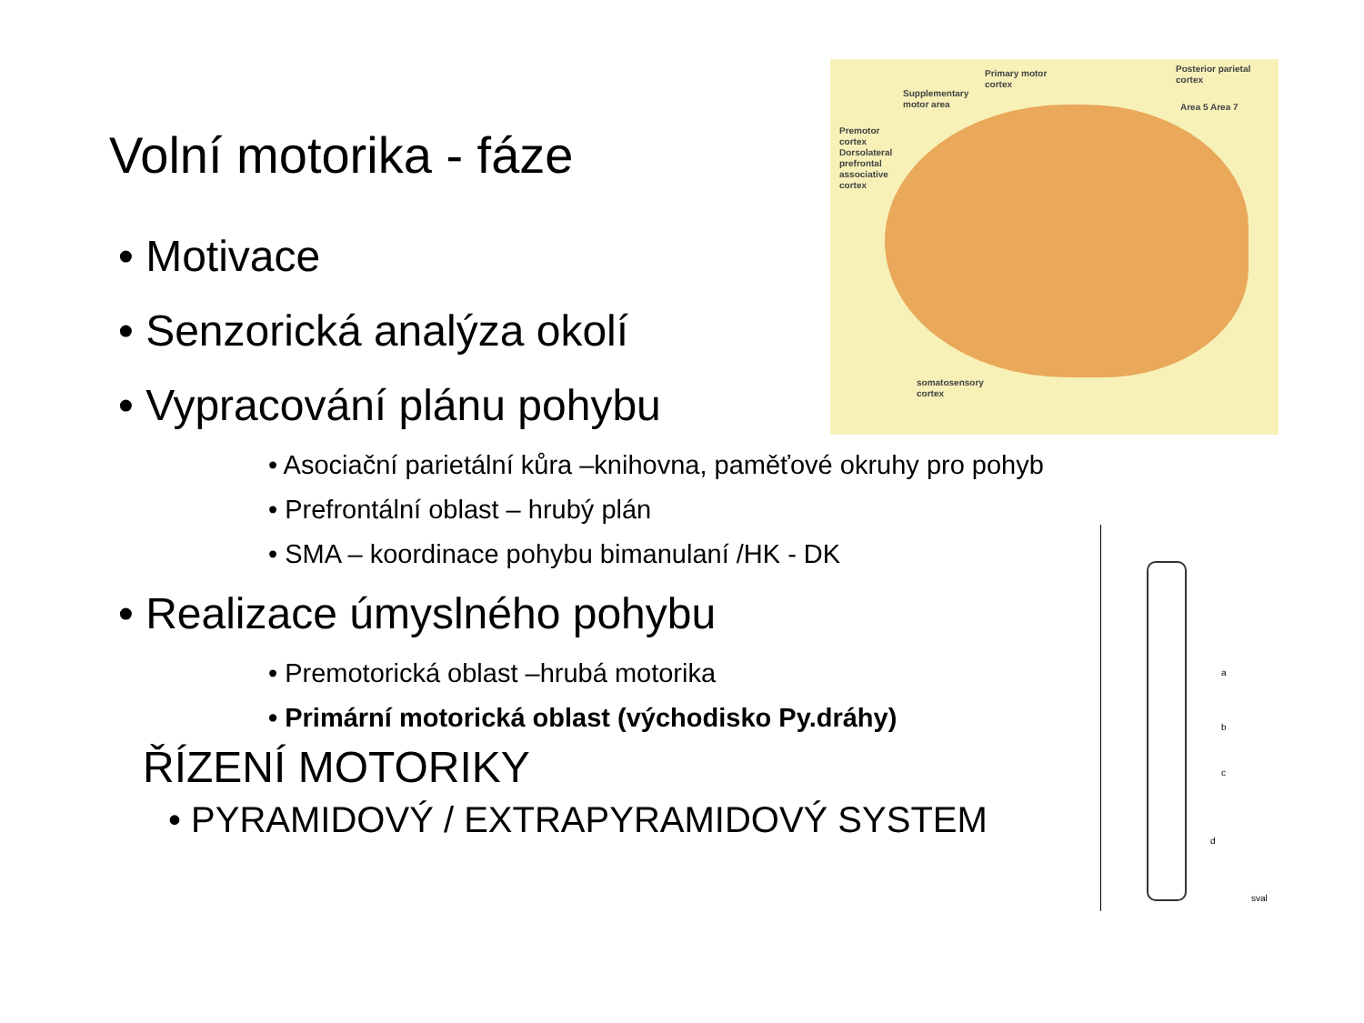Primary motor
cortex
Supplementary
motor area
Posterior parietal
cortex
Area 5 Area 7
Premotor
cortex
Dorsolateral
prefrontal
associative
cortex
somatosensory
cortex
a
b
c
d
sval
Volní motorika - fáze
• Motivace
• Senzorická analýza okolí
• Vypracování plánu pohybu
• Asociační parietální kůra –knihovna, paměťové okruhy pro pohyb
• Prefrontální oblast – hrubý plán
• SMA – koordinace pohybu bimanulaní /HK - DK
• Realizace úmyslného pohybu
• Premotorická oblast –hrubá motorika
• Primární motorická oblast (východisko Py.dráhy)
ŘÍZENÍ MOTORIKY
• PYRAMIDOVÝ / EXTRAPYRAMIDOVÝ SYSTEM